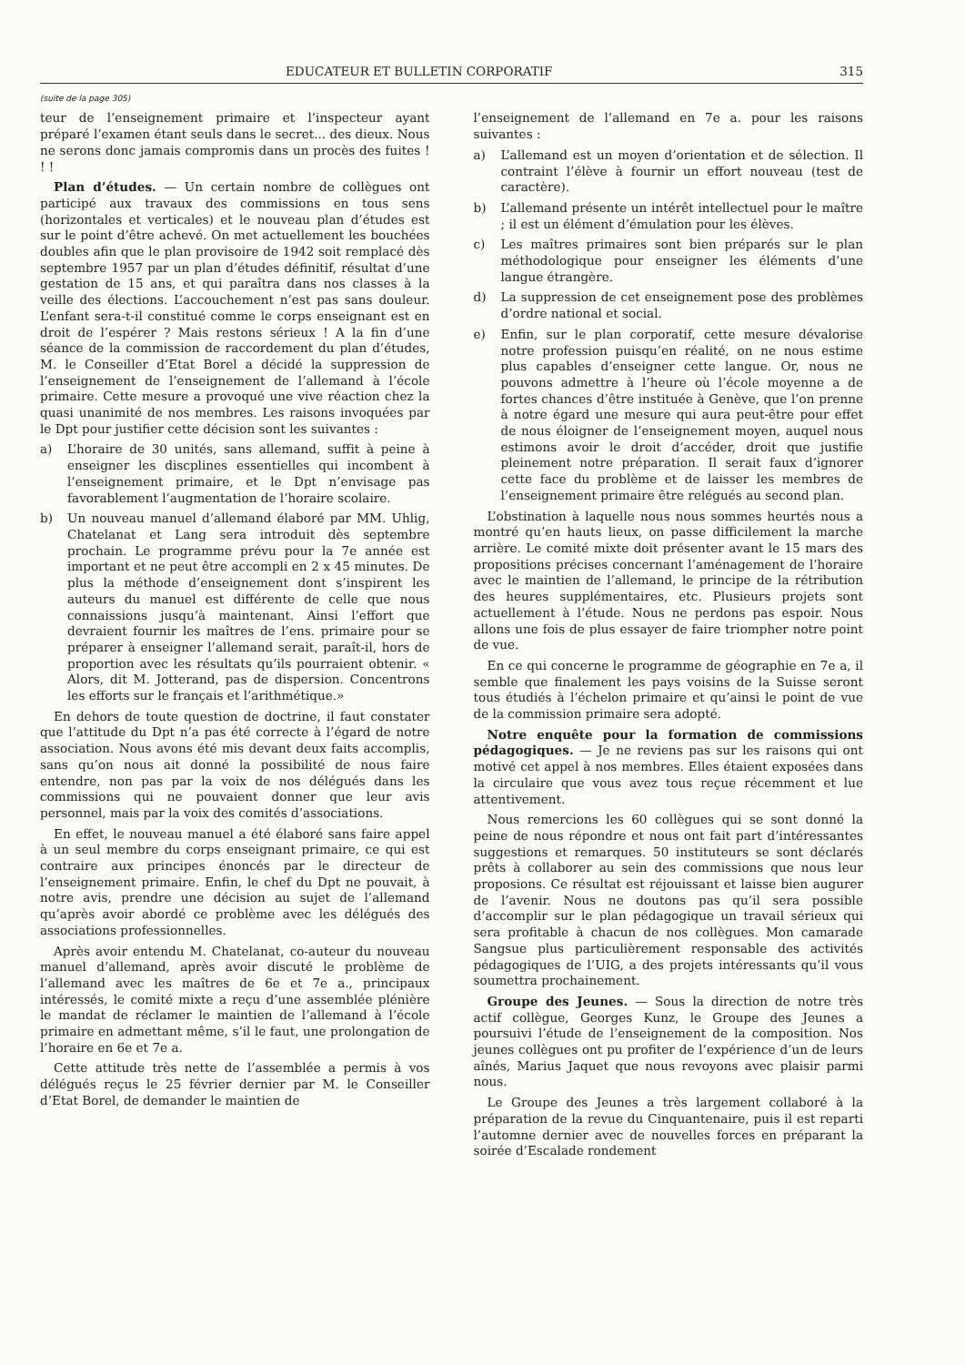EDUCATEUR ET BULLETIN CORPORATIF 315
(suite de la page 305)
teur de l’enseignement primaire et l’inspecteur ayant préparé l’examen étant seuls dans le secret... des dieux. Nous ne serons donc jamais compromis dans un procès des fuites ! ! !
Plan d’études. — Un certain nombre de collègues ont participé aux travaux des commissions en tous sens (horizontales et verticales) et le nouveau plan d’études est sur le point d’être achevé. On met actuellement les bouchées doubles afin que le plan provisoire de 1942 soit remplacé dès septembre 1957 par un plan d’études définitif, résultat d’une gestation de 15 ans, et qui paraîtra dans nos classes à la veille des élections. L’accouchement n’est pas sans douleur. L’enfant sera-t-il constitué comme le corps enseignant est en droit de l’espérer ? Mais restons sérieux ! A la fin d’une séance de la commission de raccordement du plan d’études, M. le Conseiller d’Etat Borel a décidé la suppression de l’enseignement de l’enseignement de l’allemand à l’école primaire. Cette mesure a provoqué une vive réaction chez la quasi unanimité de nos membres. Les raisons invoquées par le Dpt pour justifier cette décision sont les suivantes :
a) L’horaire de 30 unités, sans allemand, suffit à peine à enseigner les discplines essentielles qui incombent à l’enseignement primaire, et le Dpt n’envisage pas favorablement l’augmentation de l’horaire scolaire.
b) Un nouveau manuel d’allemand élaboré par MM. Uhlig, Chatelanat et Lang sera introduit dès septembre prochain. Le programme prévu pour la 7e année est important et ne peut être accompli en 2 x 45 minutes. De plus la méthode d’enseignement dont s’inspirent les auteurs du manuel est différente de celle que nous connaissions jusqu’à maintenant. Ainsi l’effort que devraient fournir les maîtres de l’ens. primaire pour se préparer à enseigner l’allemand serait, paraît-il, hors de proportion avec les résultats qu’ils pourraient obtenir. « Alors, dit M. Jotterand, pas de dispersion. Concentrons les efforts sur le français et l’arithmétique.»
En dehors de toute question de doctrine, il faut constater que l’attitude du Dpt n’a pas été correcte à l’égard de notre association. Nous avons été mis devant deux faits accomplis, sans qu’on nous ait donné la possibilité de nous faire entendre, non pas par la voix de nos délégués dans les commissions qui ne pouvaient donner que leur avis personnel, mais par la voix des comités d’associations.
En effet, le nouveau manuel a été élaboré sans faire appel à un seul membre du corps enseignant primaire, ce qui est contraire aux principes énoncés par le directeur de l’enseignement primaire. Enfin, le chef du Dpt ne pouvait, à notre avis, prendre une décision au sujet de l’allemand qu’après avoir abordé ce problème avec les délégués des associations professionnelles.
Après avoir entendu M. Chatelanat, co-auteur du nouveau manuel d’allemand, après avoir discuté le problème de l’allemand avec les maîtres de 6e et 7e a., principaux intéressés, le comité mixte a reçu d’une assemblée plénière le mandat de réclamer le maintien de l’allemand à l’école primaire en admettant même, s’il le faut, une prolongation de l’horaire en 6e et 7e a.
Cette attitude très nette de l’assemblée a permis à vos délégués reçus le 25 février dernier par M. le Conseiller d’Etat Borel, de demander le maintien de
l’enseignement de l’allemand en 7e a. pour les raisons suivantes :
a) L’allemand est un moyen d’orientation et de sélection. Il contraint l’élève à fournir un effort nouveau (test de caractère).
b) L’allemand présente un intérêt intellectuel pour le maître ; il est un élément d’émulation pour les élèves.
c) Les maîtres primaires sont bien préparés sur le plan méthodologique pour enseigner les éléments d’une langue étrangère.
d) La suppression de cet enseignement pose des problèmes d’ordre national et social.
e) Enfin, sur le plan corporatif, cette mesure dévalorise notre profession puisqu’en réalité, on ne nous estime plus capables d’enseigner cette langue. Or, nous ne pouvons admettre à l’heure où l’école moyenne a de fortes chances d’être instituée à Genève, que l’on prenne à notre égard une mesure qui aura peut-être pour effet de nous éloigner de l’enseignement moyen, auquel nous estimons avoir le droit d’accéder, droit que justifie pleinement notre préparation. Il serait faux d’ignorer cette face du problème et de laisser les membres de l’enseignement primaire être relégués au second plan.
L’obstination à laquelle nous nous sommes heurtés nous a montré qu’en hauts lieux, on passe difficilement la marche arrière. Le comité mixte doit présenter avant le 15 mars des propositions précises concernant l’aménagement de l’horaire avec le maintien de l’allemand, le principe de la rétribution des heures supplémentaires, etc. Plusieurs projets sont actuellement à l’étude. Nous ne perdons pas espoir. Nous allons une fois de plus essayer de faire triompher notre point de vue.
En ce qui concerne le programme de géographie en 7e a, il semble que finalement les pays voisins de la Suisse seront tous étudiés à l’échelon primaire et qu’ainsi le point de vue de la commission primaire sera adopté.
Notre enquête pour la formation de commissions pédagogiques. — Je ne reviens pas sur les raisons qui ont motivé cet appel à nos membres. Elles étaient exposées dans la circulaire que vous avez tous reçue récemment et lue attentivement.
Nous remercions les 60 collègues qui se sont donné la peine de nous répondre et nous ont fait part d’intéressantes suggestions et remarques. 50 instituteurs se sont déclarés prêts à collaborer au sein des commissions que nous leur proposions. Ce résultat est réjouissant et laisse bien augurer de l’avenir. Nous ne doutons pas qu’il sera possible d’accomplir sur le plan pédagogique un travail sérieux qui sera profitable à chacun de nos collègues. Mon camarade Sangsue plus particulièrement responsable des activités pédagogiques de l’UIG, a des projets intéressants qu’il vous soumettra prochainement.
Groupe des Jeunes. — Sous la direction de notre très actif collègue, Georges Kunz, le Groupe des Jeunes a poursuivi l’étude de l’enseignement de la composition. Nos jeunes collègues ont pu profiter de l’expérience d’un de leurs aînés, Marius Jaquet que nous revoyons avec plaisir parmi nous.
Le Groupe des Jeunes a très largement collaboré à la préparation de la revue du Cinquantenaire, puis il est reparti l’automne dernier avec de nouvelles forces en préparant la soirée d’Escalade rondement